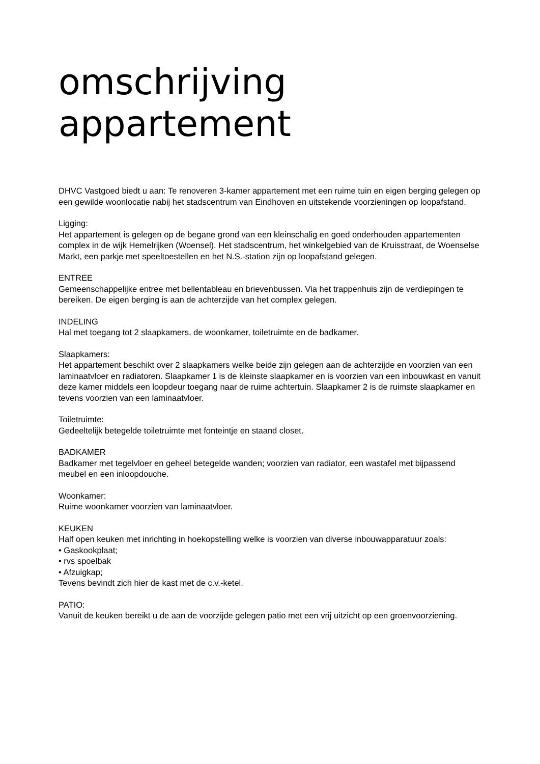omschrijving appartement
DHVC Vastgoed biedt u aan: Te renoveren 3-kamer appartement met een ruime tuin en eigen berging gelegen op een gewilde woonlocatie nabij het stadscentrum van Eindhoven en uitstekende voorzieningen op loopafstand.
Ligging:
Het appartement is gelegen op de begane grond van een kleinschalig en goed onderhouden appartementen complex in de wijk Hemelrijken (Woensel). Het stadscentrum, het winkelgebied van de Kruisstraat, de Woenselse Markt, een parkje met speeltoestellen en het N.S.-station zijn op loopafstand gelegen.
ENTREE
Gemeenschappelijke entree met bellentableau en brievenbussen. Via het trappenhuis zijn de verdiepingen te bereiken. De eigen berging is aan de achterzijde van het complex gelegen.
INDELING
Hal met toegang tot 2 slaapkamers, de woonkamer, toiletruimte en de badkamer.
Slaapkamers:
Het appartement beschikt over 2 slaapkamers welke beide zijn gelegen aan de achterzijde en voorzien van een laminaatvloer en radiatoren. Slaapkamer 1 is de kleinste slaapkamer en is voorzien van een inbouwkast en vanuit deze kamer middels een loopdeur toegang naar de ruime achtertuin. Slaapkamer 2 is de ruimste slaapkamer en tevens voorzien van een laminaatvloer.
Toiletruimte:
Gedeeltelijk betegelde toiletruimte met fonteintje en staand closet.
BADKAMER
Badkamer met tegelvloer en geheel betegelde wanden; voorzien van radiator, een wastafel met bijpassend meubel en een inloopdouche.
Woonkamer:
Ruime woonkamer voorzien van laminaatvloer.
KEUKEN
Half open keuken met inrichting in hoekopstelling welke is voorzien van diverse inbouwapparatuur zoals:
• Gaskookplaat;
• rvs spoelbak
• Afzuigkap;
Tevens bevindt zich hier de kast met de c.v.-ketel.
PATIO:
Vanuit de keuken bereikt u de aan de voorzijde gelegen patio met een vrij uitzicht op een groenvoorziening.